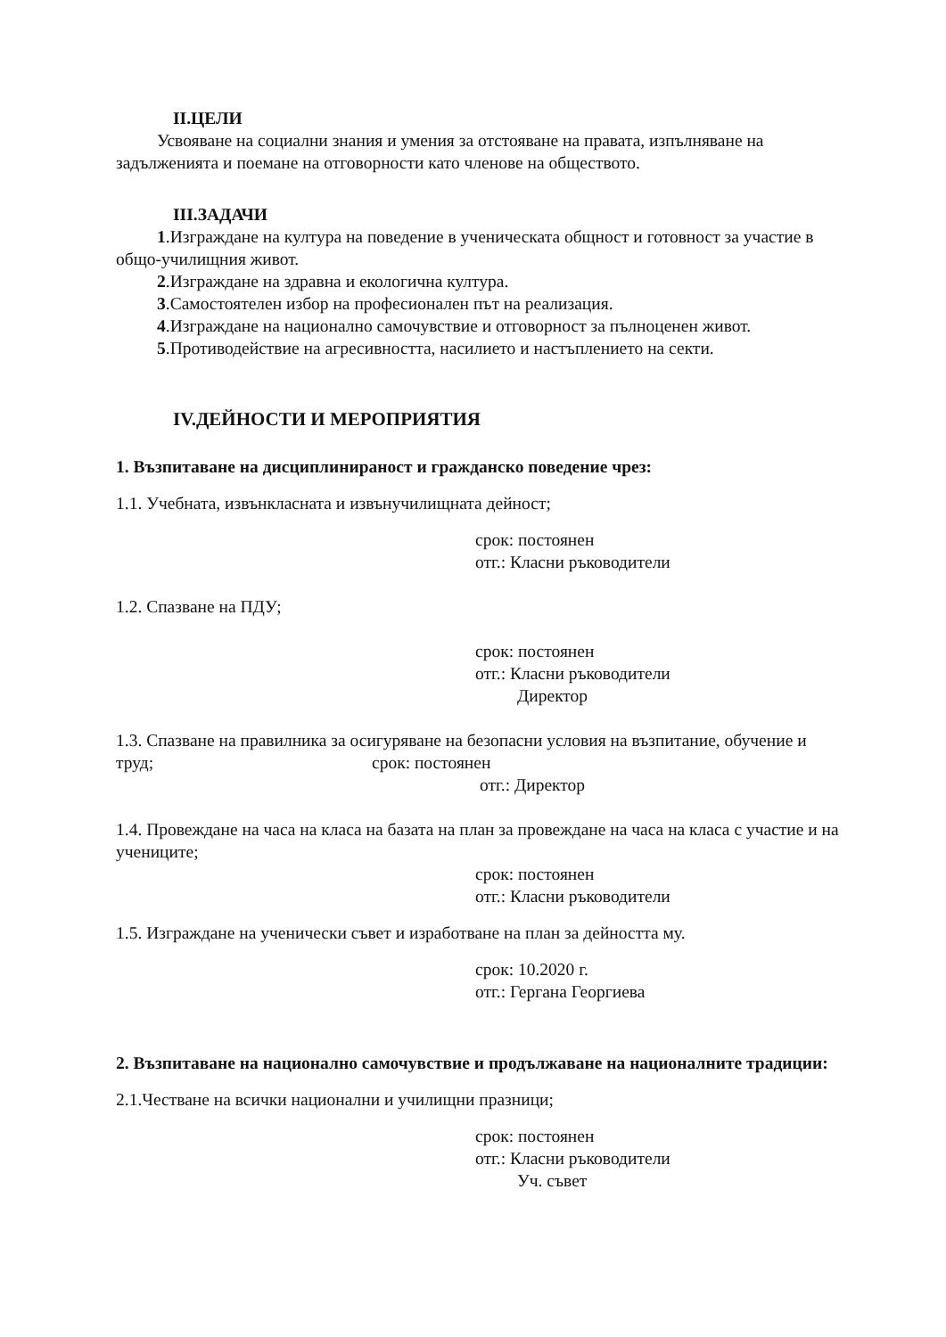II.ЦЕЛИ
Усвояване на социални знания и умения за отстояване на правата, изпълняване на задълженията и поемане на отговорности като членове на обществото.
III.ЗАДАЧИ
1.Изграждане на култура на поведение в ученическата общност и готовност за участие в общо-училищния живот.
2.Изграждане на здравна и екологична култура.
3.Самостоятелен избор на професионален път на реализация.
4.Изграждане на национално самочувствие и отговорност за пълноценен живот.
5.Противодействие на агресивността, насилието и настъплението на секти.
IV.ДЕЙНОСТИ И МЕРОПРИЯТИЯ
1. Възпитаване на дисциплинираност и гражданско поведение чрез:
1.1. Учебната, извънкласната и извънучилищната дейност;
срок: постоянен
отг.: Класни ръководители
1.2. Спазване на ПДУ;
срок: постоянен
отг.: Класни ръководители
Директор
1.3. Спазване на правилника за осигуряване на безопасни условия на възпитание, обучение и труд; срок: постоянен
отг.: Директор
1.4. Провеждане на часа на класа на базата на план за провеждане на часа на класа с участие и на учениците;
срок: постоянен
отг.: Класни ръководители
1.5. Изграждане на ученически съвет и изработване на план за дейността му.
срок: 10.2020 г.
отг.: Гергана Георгиева
2. Възпитаване на национално самочувствие и продължаване на националните традиции:
2.1.Честване на всички национални и училищни празници;
срок: постоянен
отг.: Класни ръководители
Уч. съвет